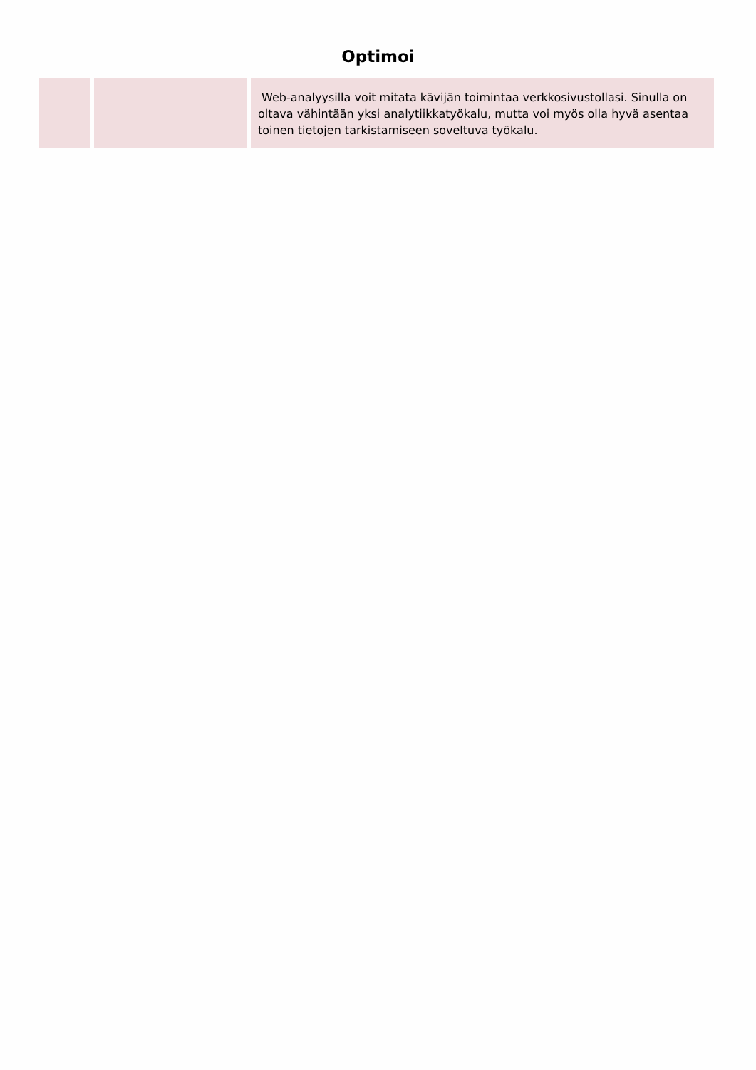Optimoi
| | | Web-analyysilla voit mitata kävijän toimintaa verkkosivustollasi. Sinulla on oltava vähintään yksi analytiikkatyökalu, mutta voi myös olla hyvä asentaa toinen tietojen tarkistamiseen soveltuva työkalu. |